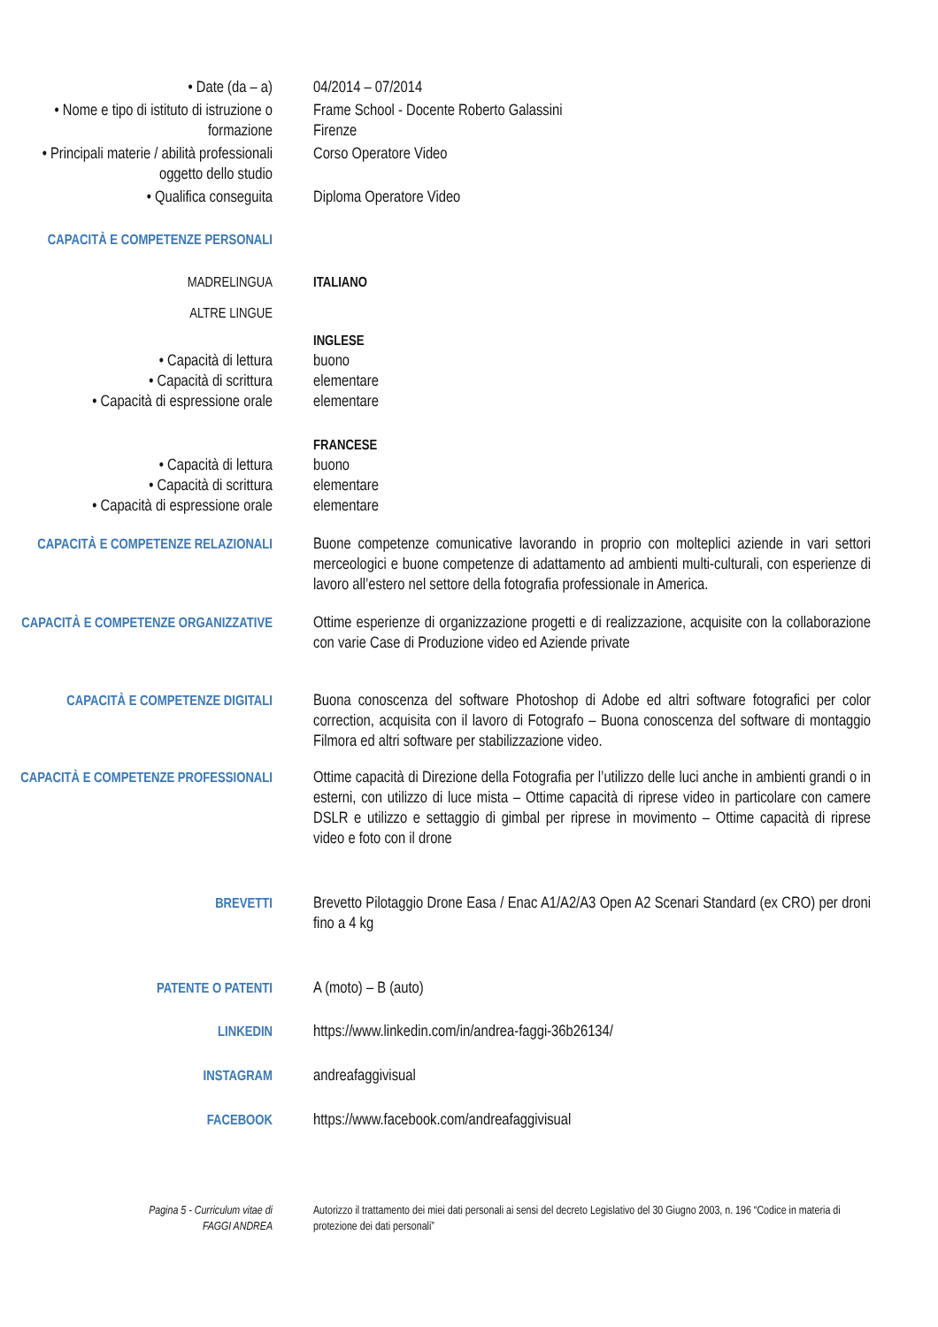• Date (da – a) 04/2014 – 07/2014
• Nome e tipo di istituto di istruzione o formazione
Frame School - Docente Roberto Galassini
Firenze
• Principali materie / abilità professionali oggetto dello studio
Corso Operatore Video
• Qualifica conseguita Diploma Operatore Video
CAPACITÀ E COMPETENZE PERSONALI
MADRELINGUA ITALIANO
ALTRE LINGUE
INGLESE
• Capacità di lettura
• Capacità di scrittura
• Capacità di espressione orale
buono
elementare
elementare
FRANCESE
• Capacità di lettura
• Capacità di scrittura
• Capacità di espressione orale
buono
elementare
elementare
CAPACITÀ E COMPETENZE RELAZIONALI
Buone competenze comunicative lavorando in proprio con molteplici aziende in vari settori merceologici e buone competenze di adattamento ad ambienti multi-culturali, con esperienze di lavoro all’estero nel settore della fotografia professionale in America.
CAPACITÀ E COMPETENZE ORGANIZZATIVE
Ottime esperienze di organizzazione progetti e di realizzazione, acquisite con la collaborazione con varie Case di Produzione video ed Aziende private
CAPACITÀ E COMPETENZE DIGITALI Buona conoscenza del software Photoshop di Adobe ed altri software fotografici per color correction, acquisita con il lavoro di Fotografo – Buona conoscenza del software di montaggio Filmora ed altri software per stabilizzazione video.
CAPACITÀ E COMPETENZE PROFESSIONALI
Ottime capacità di Direzione della Fotografia per l’utilizzo delle luci anche in ambienti grandi o in esterni, con utilizzo di luce mista – Ottime capacità di riprese video in particolare con camere DSLR e utilizzo e settaggio di gimbal per riprese in movimento – Ottime capacità di riprese video e foto con il drone
BREVETTI Brevetto Pilotaggio Drone Easa / Enac A1/A2/A3 Open A2 Scenari Standard (ex CRO) per droni fino a 4 kg
PATENTE O PATENTI A (moto) – B (auto)
LINKEDIN https://www.linkedin.com/in/andrea-faggi-36b26134/
INSTAGRAM andreafaggivisual
FACEBOOK https://www.facebook.com/andreafaggivisual
Pagina 5 - Curriculum vitae di
FAGGI ANDREA
Autorizzo il trattamento dei miei dati personali ai sensi del decreto Legislativo del 30 Giugno 2003, n. 196 “Codice in materia di protezione dei dati personali”